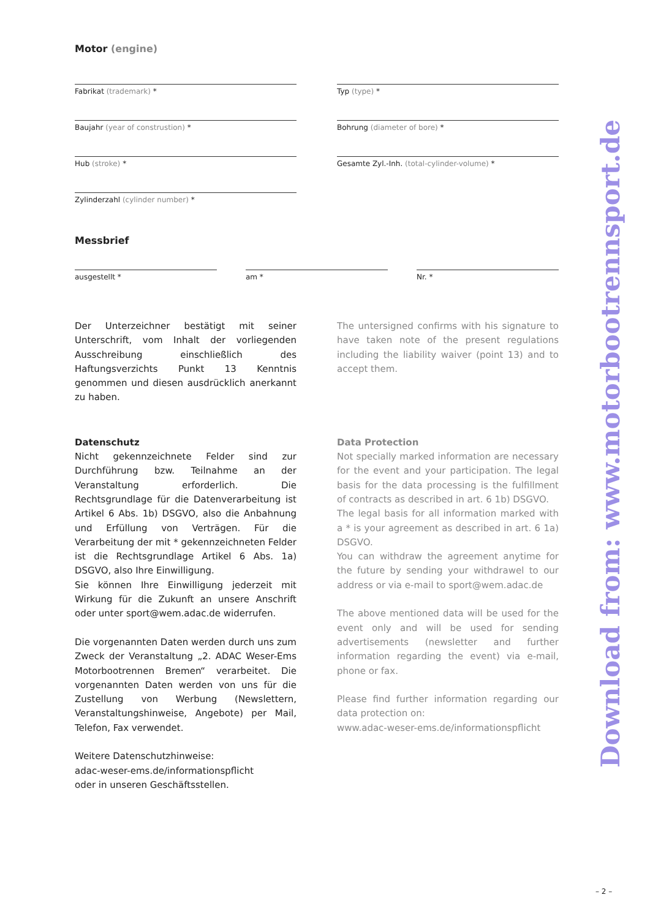Motor (engine)
Fabrikat (trademark) * Typ (type) *
Baujahr (year of construstion) * Bohrung (diameter of bore) *
Hub (stroke) * Gesamte Zyl.-Inh. (total-cylinder-volume) *
Zylinderzahl (cylinder number) *
Messbrief
ausgestellt * am * Nr. *
Der Unterzeichner bestätigt mit seiner Unterschrift, vom Inhalt der vorliegenden Ausschreibung einschließlich des Haftungsverzichts Punkt 13 Kenntnis genommen und diesen ausdrücklich anerkannt zu haben.
The untersigned confirms with his signature to have taken note of the present regulations including the liability waiver (point 13) and to accept them.
Datenschutz
Nicht gekennzeichnete Felder sind zur Durchführung bzw. Teilnahme an der Veranstaltung erforderlich. Die Rechtsgrundlage für die Datenverarbeitung ist Artikel 6 Abs. 1b) DSGVO, also die Anbahnung und Erfüllung von Verträgen. Für die Verarbeitung der mit * gekennzeichneten Felder ist die Rechtsgrundlage Artikel 6 Abs. 1a) DSGVO, also Ihre Einwilligung.
Sie können Ihre Einwilligung jederzeit mit Wirkung für die Zukunft an unsere Anschrift oder unter sport@wem.adac.de widerrufen.
Die vorgenannten Daten werden durch uns zum Zweck der Veranstaltung „2. ADAC Weser-Ems Motorbootrennen Bremen“ verarbeitet. Die vorgenannten Daten werden von uns für die Zustellung von Werbung (Newslettern, Veranstaltungshinweise, Angebote) per Mail, Telefon, Fax verwendet.
Weitere Datenschutzhinweise:
adac-weser-ems.de/informationspflicht
oder in unseren Geschäftsstellen.
Data Protection
Not specially marked information are necessary for the event and your participation. The legal basis for the data processing is the fulfillment of contracts as described in art. 6 1b) DSGVO.
The legal basis for all information marked with a * is your agreement as described in art. 6 1a) DSGVO.
You can withdraw the agreement anytime for the future by sending your withdrawel to our address or via e-mail to sport@wem.adac.de
The above mentioned data will be used for the event only and will be used for sending advertisements (newsletter and further information regarding the event) via e-mail, phone or fax.
Please find further information regarding our data protection on:
www.adac-weser-ems.de/informationspflicht
Download from: www.motorbootrennsport.de
– 2 –